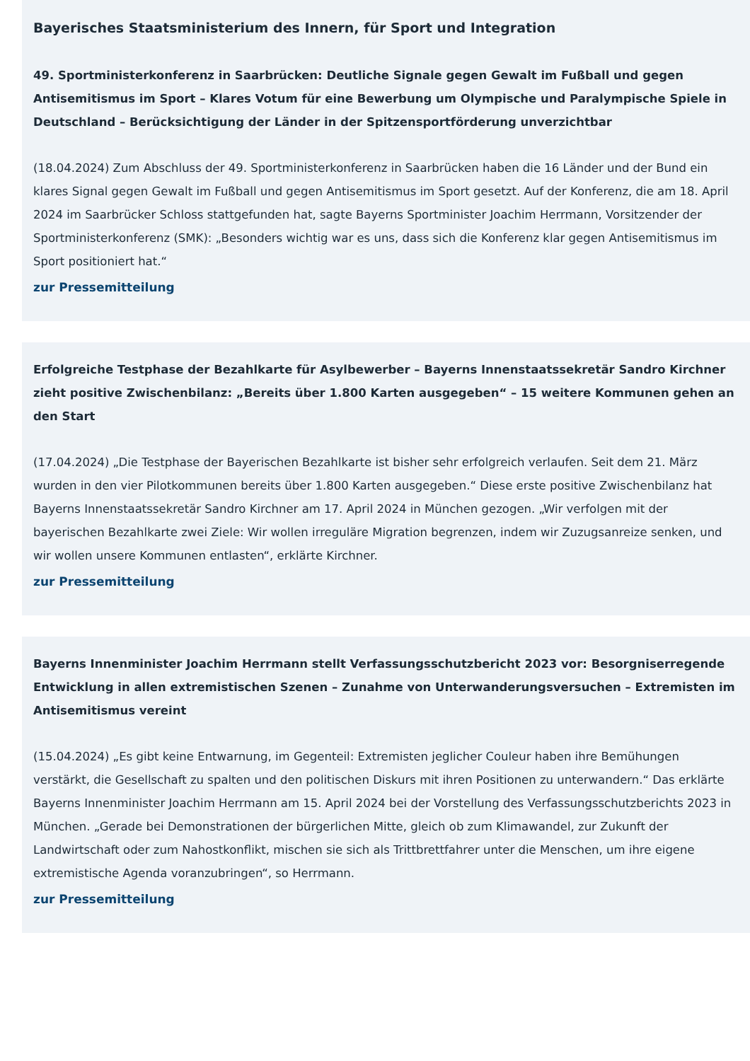Bayerisches Staatsministerium des Innern, für Sport und Integration
49. Sportministerkonferenz in Saarbrücken: Deutliche Signale gegen Gewalt im Fußball und gegen Antisemitismus im Sport – Klares Votum für eine Bewerbung um Olympische und Paralympische Spiele in Deutschland – Berücksichtigung der Länder in der Spitzensportförderung unverzichtbar
(18.04.2024) Zum Abschluss der 49. Sportministerkonferenz in Saarbrücken haben die 16 Länder und der Bund ein klares Signal gegen Gewalt im Fußball und gegen Antisemitismus im Sport gesetzt. Auf der Konferenz, die am 18. April 2024 im Saarbrücker Schloss stattgefunden hat, sagte Bayerns Sportminister Joachim Herrmann, Vorsitzender der Sportministerkonferenz (SMK): „Besonders wichtig war es uns, dass sich die Konferenz klar gegen Antisemitismus im Sport positioniert hat.“
zur Pressemitteilung
Erfolgreiche Testphase der Bezahlkarte für Asylbewerber – Bayerns Innenstaatssekretär Sandro Kirchner zieht positive Zwischenbilanz: „Bereits über 1.800 Karten ausgegeben“ – 15 weitere Kommunen gehen an den Start
(17.04.2024) „Die Testphase der Bayerischen Bezahlkarte ist bisher sehr erfolgreich verlaufen. Seit dem 21. März wurden in den vier Pilotkommunen bereits über 1.800 Karten ausgegeben.“ Diese erste positive Zwischenbilanz hat Bayerns Innenstaatssekretär Sandro Kirchner am 17. April 2024 in München gezogen. „Wir verfolgen mit der bayerischen Bezahlkarte zwei Ziele: Wir wollen irreguläre Migration begrenzen, indem wir Zuzugsanreize senken, und wir wollen unsere Kommunen entlasten“, erklärte Kirchner.
zur Pressemitteilung
Bayerns Innenminister Joachim Herrmann stellt Verfassungsschutzbericht 2023 vor: Besorgniserregende Entwicklung in allen extremistischen Szenen – Zunahme von Unterwanderungsversuchen – Extremisten im Antisemitismus vereint
(15.04.2024) „Es gibt keine Entwarnung, im Gegenteil: Extremisten jeglicher Couleur haben ihre Bemühungen verstärkt, die Gesellschaft zu spalten und den politischen Diskurs mit ihren Positionen zu unterwandern.“ Das erklärte Bayerns Innenminister Joachim Herrmann am 15. April 2024 bei der Vorstellung des Verfassungsschutzberichts 2023 in München. „Gerade bei Demonstrationen der bürgerlichen Mitte, gleich ob zum Klimawandel, zur Zukunft der Landwirtschaft oder zum Nahostkonflikt, mischen sie sich als Trittbrettfahrer unter die Menschen, um ihre eigene extremistische Agenda voranzubringen“, so Herrmann.
zur Pressemitteilung